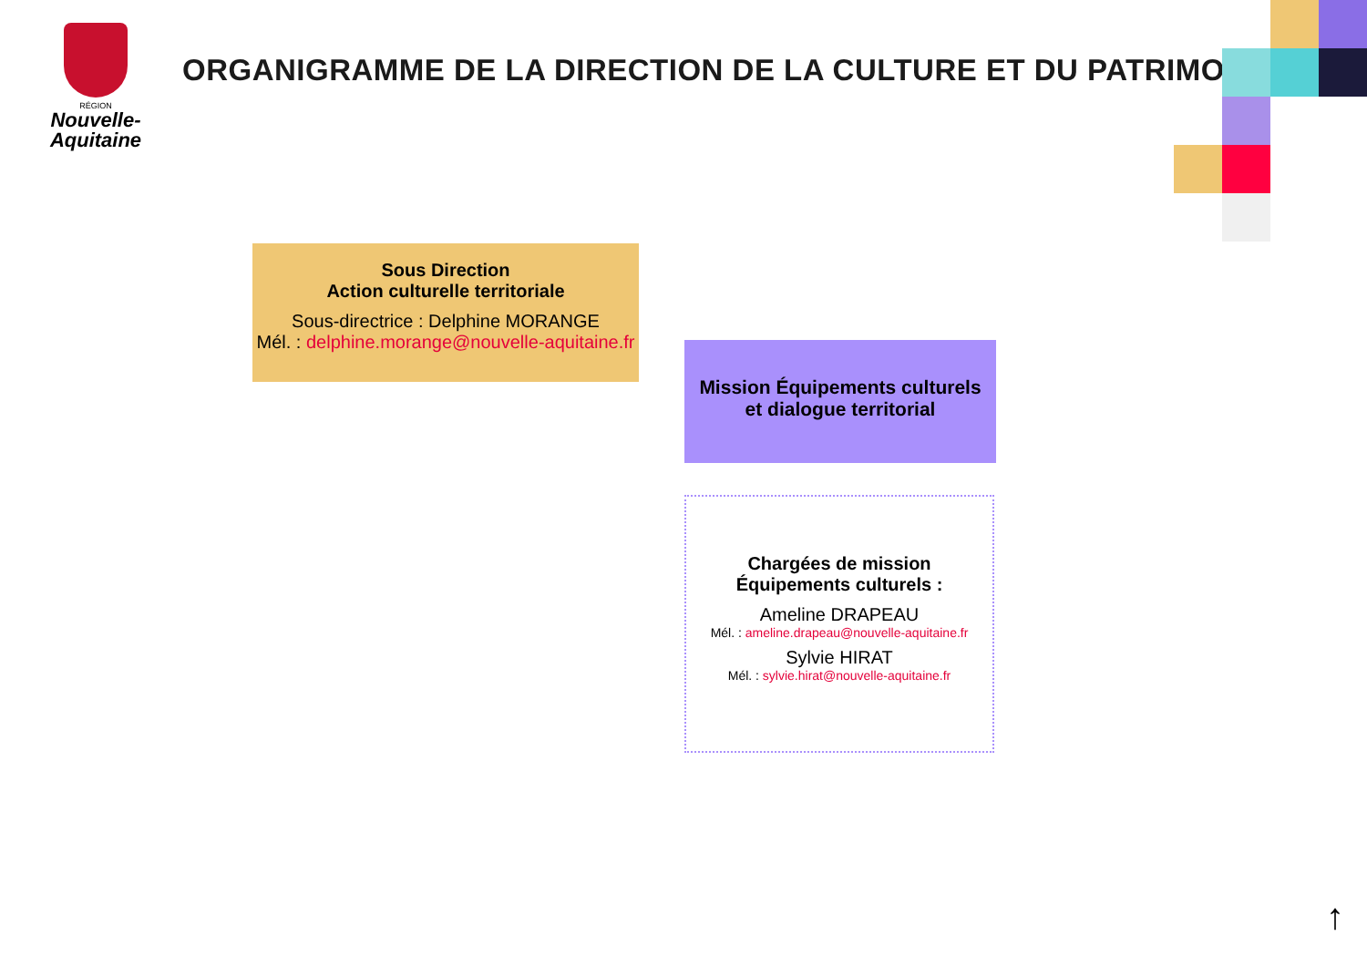RÉGION
Nouvelle-
Aquitaine
ORGANIGRAMME DE LA DIRECTION DE LA CULTURE ET DU PATRIMOINE
Sous Direction
Action culturelle territoriale
Sous-directrice : Delphine MORANGE
Mél. : delphine.morange@nouvelle-aquitaine.fr
Mission Équipements culturels
et dialogue territorial
Chargées de mission
Équipements culturels :
Ameline DRAPEAU
Mél. : ameline.drapeau@nouvelle-aquitaine.fr
Sylvie HIRAT
Mél. : sylvie.hirat@nouvelle-aquitaine.fr
↑